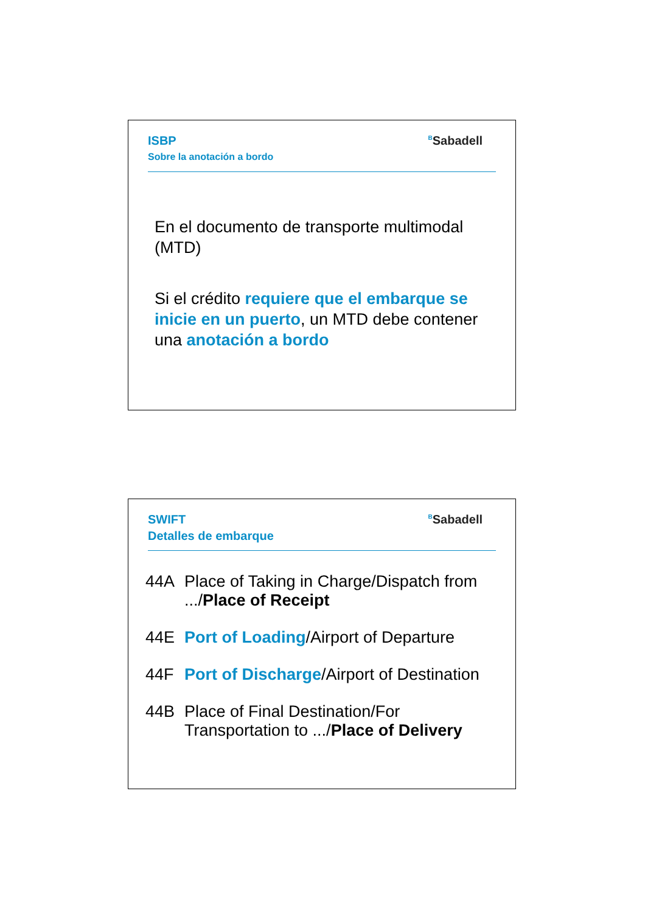ISBP
Sobre la anotación a bordo
<sup>B</sup>Sabadell
En el documento de transporte multimodal (MTD)
Si el crédito requiere que el embarque se inicie en un puerto, un MTD debe contener una anotación a bordo
SWIFT
Detalles de embarque
<sup>B</sup>Sabadell
44A Place of Taking in Charge/Dispatch from .../Place of Receipt
44E Port of Loading/Airport of Departure
44F Port of Discharge/Airport of Destination
44B Place of Final Destination/For Transportation to .../Place of Delivery